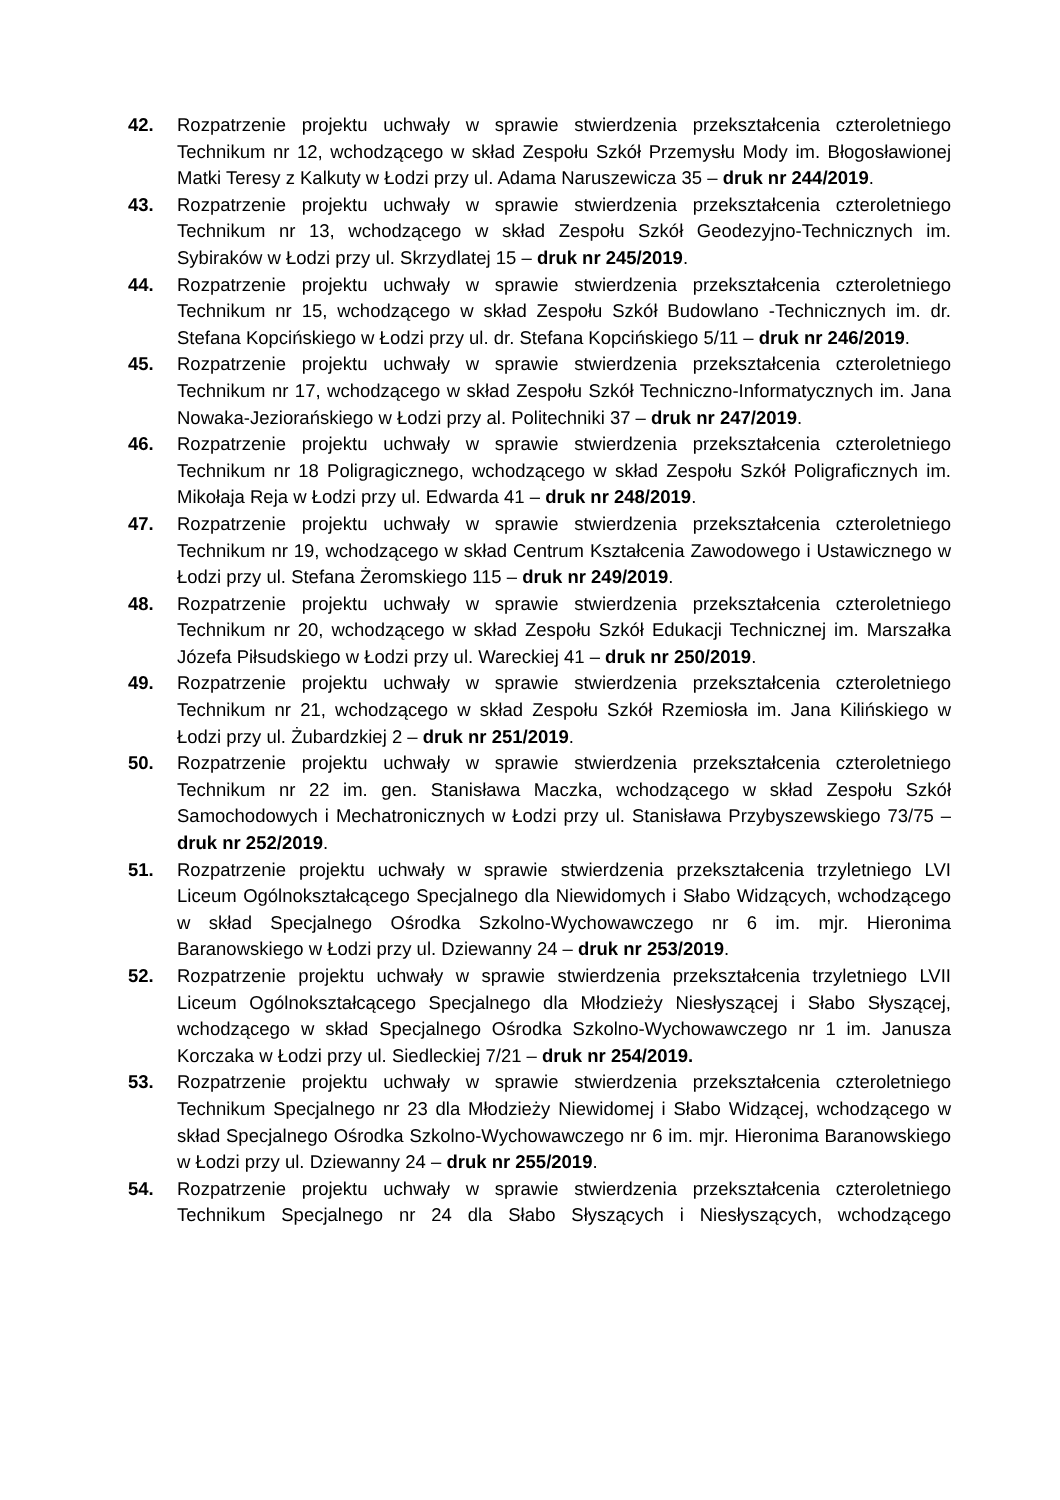42. Rozpatrzenie projektu uchwały w sprawie stwierdzenia przekształcenia czteroletniego Technikum nr 12, wchodzącego w skład Zespołu Szkół Przemysłu Mody im. Błogosławionej Matki Teresy z Kalkuty w Łodzi przy ul. Adama Naruszewicza 35 – druk nr 244/2019.
43. Rozpatrzenie projektu uchwały w sprawie stwierdzenia przekształcenia czteroletniego Technikum nr 13, wchodzącego w skład Zespołu Szkół Geodezyjno-Technicznych im. Sybiraków w Łodzi przy ul. Skrzydlatej 15 – druk nr 245/2019.
44. Rozpatrzenie projektu uchwały w sprawie stwierdzenia przekształcenia czteroletniego Technikum nr 15, wchodzącego w skład Zespołu Szkół Budowlano -Technicznych im. dr. Stefana Kopcińskiego w Łodzi przy ul. dr. Stefana Kopcińskiego 5/11 – druk nr 246/2019.
45. Rozpatrzenie projektu uchwały w sprawie stwierdzenia przekształcenia czteroletniego Technikum nr 17, wchodzącego w skład Zespołu Szkół Techniczno-Informatycznych im. Jana Nowaka-Jeziorańskiego w Łodzi przy al. Politechniki 37 – druk nr 247/2019.
46. Rozpatrzenie projektu uchwały w sprawie stwierdzenia przekształcenia czteroletniego Technikum nr 18 Poligragicznego, wchodzącego w skład Zespołu Szkół Poligraficznych im. Mikołaja Reja w Łodzi przy ul. Edwarda 41 – druk nr 248/2019.
47. Rozpatrzenie projektu uchwały w sprawie stwierdzenia przekształcenia czteroletniego Technikum nr 19, wchodzącego w skład Centrum Kształcenia Zawodowego i Ustawicznego w Łodzi przy ul. Stefana Żeromskiego 115 – druk nr 249/2019.
48. Rozpatrzenie projektu uchwały w sprawie stwierdzenia przekształcenia czteroletniego Technikum nr 20, wchodzącego w skład Zespołu Szkół Edukacji Technicznej im. Marszałka Józefa Piłsudskiego w Łodzi przy ul. Wareckiej 41 – druk nr 250/2019.
49. Rozpatrzenie projektu uchwały w sprawie stwierdzenia przekształcenia czteroletniego Technikum nr 21, wchodzącego w skład Zespołu Szkół Rzemiosła im. Jana Kilińskiego w Łodzi przy ul. Żubardzkiej 2 – druk nr 251/2019.
50. Rozpatrzenie projektu uchwały w sprawie stwierdzenia przekształcenia czteroletniego Technikum nr 22 im. gen. Stanisława Maczka, wchodzącego w skład Zespołu Szkół Samochodowych i Mechatronicznych w Łodzi przy ul. Stanisława Przybyszewskiego 73/75 – druk nr 252/2019.
51. Rozpatrzenie projektu uchwały w sprawie stwierdzenia przekształcenia trzyletniego LVI Liceum Ogólnokształcącego Specjalnego dla Niewidomych i Słabo Widzących, wchodzącego w skład Specjalnego Ośrodka Szkolno-Wychowawczego nr 6 im. mjr. Hieronima Baranowskiego w Łodzi przy ul. Dziewanny 24 – druk nr 253/2019.
52. Rozpatrzenie projektu uchwały w sprawie stwierdzenia przekształcenia trzyletniego LVII Liceum Ogólnokształcącego Specjalnego dla Młodzieży Niesłyszącej i Słabo Słyszącej, wchodzącego w skład Specjalnego Ośrodka Szkolno-Wychowawczego nr 1 im. Janusza Korczaka w Łodzi przy ul. Siedleckiej 7/21 – druk nr 254/2019.
53. Rozpatrzenie projektu uchwały w sprawie stwierdzenia przekształcenia czteroletniego Technikum Specjalnego nr 23 dla Młodzieży Niewidomej i Słabo Widzącej, wchodzącego w skład Specjalnego Ośrodka Szkolno-Wychowawczego nr 6 im. mjr. Hieronima Baranowskiego w Łodzi przy ul. Dziewanny 24 – druk nr 255/2019.
54. Rozpatrzenie projektu uchwały w sprawie stwierdzenia przekształcenia czteroletniego Technikum Specjalnego nr 24 dla Słabo Słyszących i Niesłyszących, wchodzącego